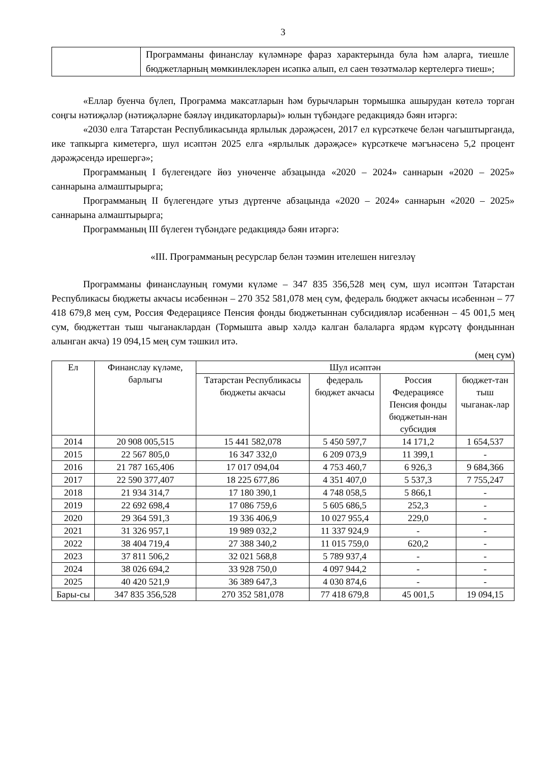3
| | Программаны финанслау күләмнәре фараз характерында була һәм аларга, тиешле бюджетларның мөмкинлекләрен исәпкә алып, ел саен төзәтмәләр кертелергә тиеш»; |
«Еллар буенча бүлеп, Программа максатларын һәм бурычларын тормышка ашырудан көтелә торган соңгы нәтиҗәләр (нәтиҗәләрне бәяләү индикаторлары)» юлын түбәндәге редакциядә бәян итәргә:
«2030 елга Татарстан Республикасында ярлылык дәрәҗәсен, 2017 ел күрсәткече белән чагыштырганда, ике тапкырга киметергә, шул исәптән 2025 елга «ярлылык дәрәҗәсе» күрсәткече мәгънәсенә 5,2 процент дәрәҗәсендә ирешергә»;
Программаның I бүлегендәге йөз унөченче абзацында «2020 – 2024» саннарын «2020 – 2025» саннарына алмаштырырга;
Программаның II бүлегендәге утыз дүртенче абзацында «2020 – 2024» саннарын «2020 – 2025» саннарына алмаштырырга;
Программаның III бүлеген түбәндәге редакциядә бәян итәргә:
«III. Программаның ресурслар белән тәэмин ителешен нигезләү
Программаны финанслауның гомуми күләме – 347 835 356,528 мең сум, шул исәптән Татарстан Республикасы бюджеты акчасы исәбеннән – 270 352 581,078 мең сум, федераль бюджет акчасы исәбеннән – 77 418 679,8 мең сум, Россия Федерациясе Пенсия фонды бюджетыннан субсидияләр исәбеннән – 45 001,5 мең сум, бюджеттан тыш чыганаклардан (Тормышта авыр хәлдә калган балаларга ярдәм күрсәтү фондыннан алынган акча) 19 094,15 мең сум тәшкил итә.
(мең сум)
| Ел | Финанслау күләме, барлыгы | Шул исәптән | | | |
| --- | --- | --- | --- | --- | --- |
| | | Татарстан Республикасы бюджеты акчасы | федераль бюджет акчасы | Россия Федерациясе Пенсия фонды бюджетын-нан субсидия | бюджет-тан тыш чыганак-лар |
| 2014 | 20 908 005,515 | 15 441 582,078 | 5 450 597,7 | 14 171,2 | 1 654,537 |
| 2015 | 22 567 805,0 | 16 347 332,0 | 6 209 073,9 | 11 399,1 | - |
| 2016 | 21 787 165,406 | 17 017 094,04 | 4 753 460,7 | 6 926,3 | 9 684,366 |
| 2017 | 22 590 377,407 | 18 225 677,86 | 4 351 407,0 | 5 537,3 | 7 755,247 |
| 2018 | 21 934 314,7 | 17 180 390,1 | 4 748 058,5 | 5 866,1 | - |
| 2019 | 22 692 698,4 | 17 086 759,6 | 5 605 686,5 | 252,3 | - |
| 2020 | 29 364 591,3 | 19 336 406,9 | 10 027 955,4 | 229,0 | - |
| 2021 | 31 326 957,1 | 19 989 032,2 | 11 337 924,9 | - | - |
| 2022 | 38 404 719,4 | 27 388 340,2 | 11 015 759,0 | 620,2 | - |
| 2023 | 37 811 506,2 | 32 021 568,8 | 5 789 937,4 | - | - |
| 2024 | 38 026 694,2 | 33 928 750,0 | 4 097 944,2 | - | - |
| 2025 | 40 420 521,9 | 36 389 647,3 | 4 030 874,6 | - | - |
| Бары-сы | 347 835 356,528 | 270 352 581,078 | 77 418 679,8 | 45 001,5 | 19 094,15 |